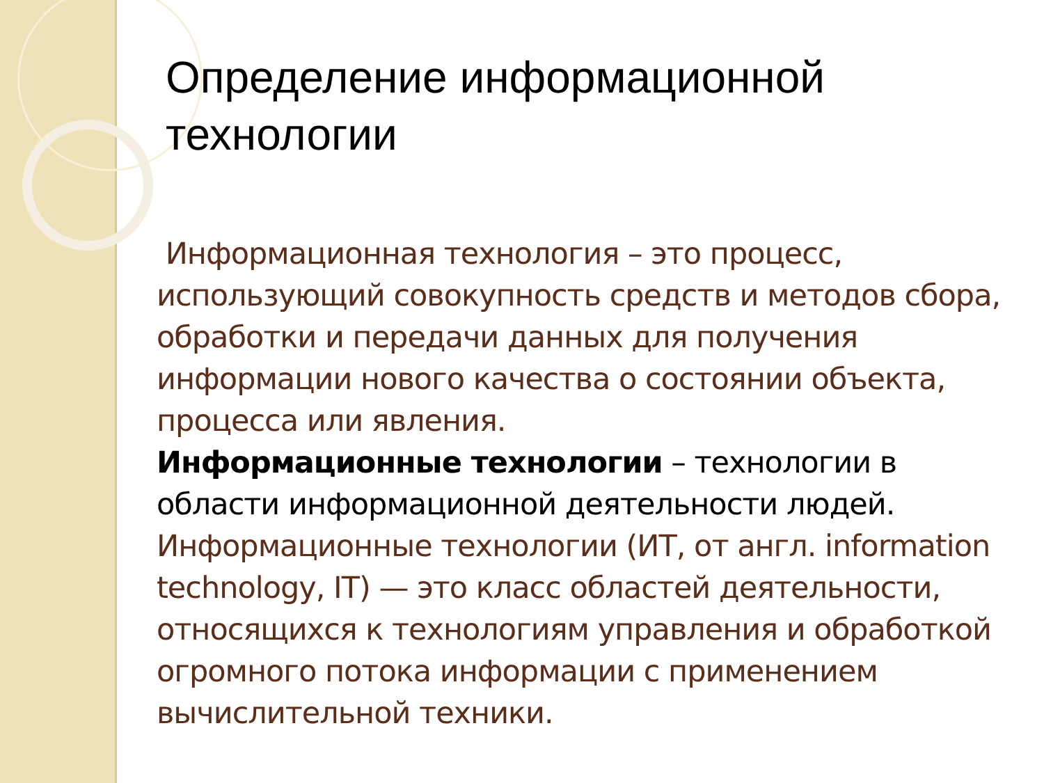Определение информационной технологии
Информационная технология – это процесс, использующий совокупность средств и методов сбора, обработки и передачи данных для получения информации нового качества о состоянии объекта, процесса или явления.
Информационные технологии – технологии в области информационной деятельности людей.
Информационные технологии (ИТ, от англ. information technology, IT) — это класс областей деятельности, относящихся к технологиям управления и обработкой огромного потока информации с применением вычислительной техники.